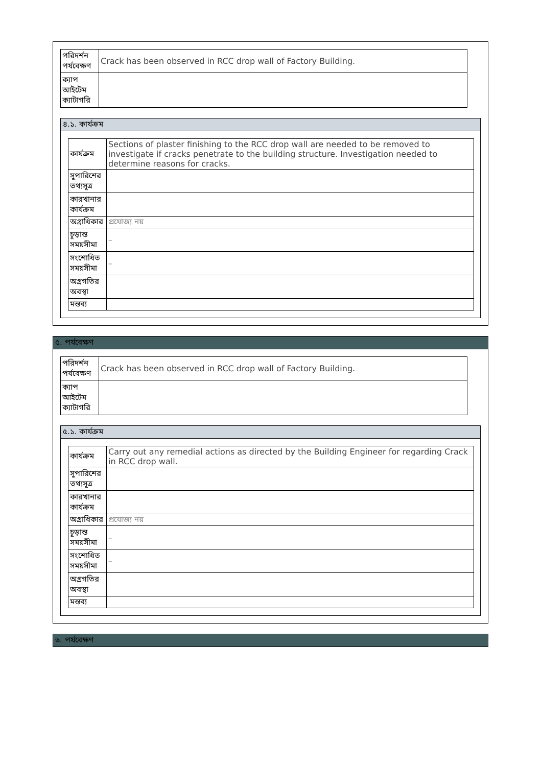| পরিদর্শন পর্যবেক্ষণ | Crack has been observed in RCC drop wall of Factory Building. |
| ক্যাপ আইটেম ক্যাটাগরি | |
৪.১. কার্যক্রম
| কার্যক্রম | Sections of plaster finishing to the RCC drop wall are needed to be removed to investigate if cracks penetrate to the building structure. Investigation needed to determine reasons for cracks. |
| সুপারিশের তথ্যসূত্র | |
| কারখানার কার্যক্রম | |
| অগ্রাধিকার | প্রযোজ্য নয় |
| চূড়ান্ত সময়সীমা | – |
| সংশোধিত সময়সীমা | – |
| অগ্রগতির অবস্থা | |
| মন্তব্য | |
৫. পর্যবেক্ষণ
| পরিদর্শন পর্যবেক্ষণ | Crack has been observed in RCC drop wall of Factory Building. |
| ক্যাপ আইটেম ক্যাটাগরি | |
৫.১. কার্যক্রম
| কার্যক্রম | Carry out any remedial actions as directed by the Building Engineer for regarding Crack in RCC drop wall. |
| সুপারিশের তথ্যসূত্র | |
| কারখানার কার্যক্রম | |
| অগ্রাধিকার | প্রযোজ্য নয় |
| চূড়ান্ত সময়সীমা | – |
| সংশোধিত সময়সীমা | – |
| অগ্রগতির অবস্থা | |
| মন্তব্য | |
৬. পর্যবেক্ষণ